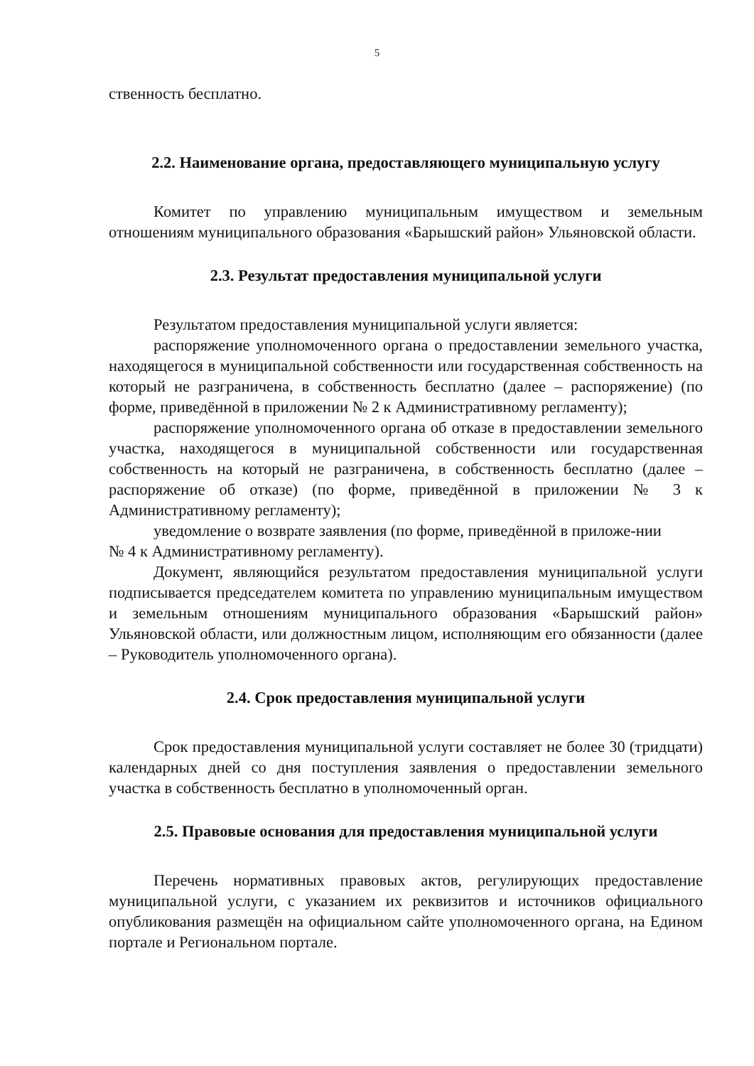5
ственность бесплатно.
2.2. Наименование органа, предоставляющего муниципальную услугу
Комитет по управлению муниципальным имуществом и земельным отношениям муниципального образования «Барышский район» Ульяновской области.
2.3. Результат предоставления муниципальной услуги
Результатом предоставления муниципальной услуги является:
распоряжение уполномоченного органа о предоставлении земельного участка, находящегося в муниципальной собственности или государственная собственность на который не разграничена, в собственность бесплатно (далее – распоряжение) (по форме, приведённой в приложении № 2 к Административному регламенту);
распоряжение уполномоченного органа об отказе в предоставлении земельного участка, находящегося в муниципальной собственности или государственная собственность на который не разграничена, в собственность бесплатно (далее – распоряжение об отказе) (по форме, приведённой в приложении № 3 к Административному регламенту);
уведомление о возврате заявления (по форме, приведённой в приложе-нии
№ 4 к Административному регламенту).
Документ, являющийся результатом предоставления муниципальной услуги подписывается председателем комитета по управлению муниципальным имуществом и земельным отношениям муниципального образования «Барышский район» Ульяновской области, или должностным лицом, исполняющим его обязанности (далее – Руководитель уполномоченного органа).
2.4. Срок предоставления муниципальной услуги
Срок предоставления муниципальной услуги составляет не более 30 (тридцати) календарных дней со дня поступления заявления о предоставлении земельного участка в собственность бесплатно в уполномоченный орган.
2.5. Правовые основания для предоставления муниципальной услуги
Перечень нормативных правовых актов, регулирующих предоставление муниципальной услуги, с указанием их реквизитов и источников официального опубликования размещён на официальном сайте уполномоченного органа, на Едином портале и Региональном портале.